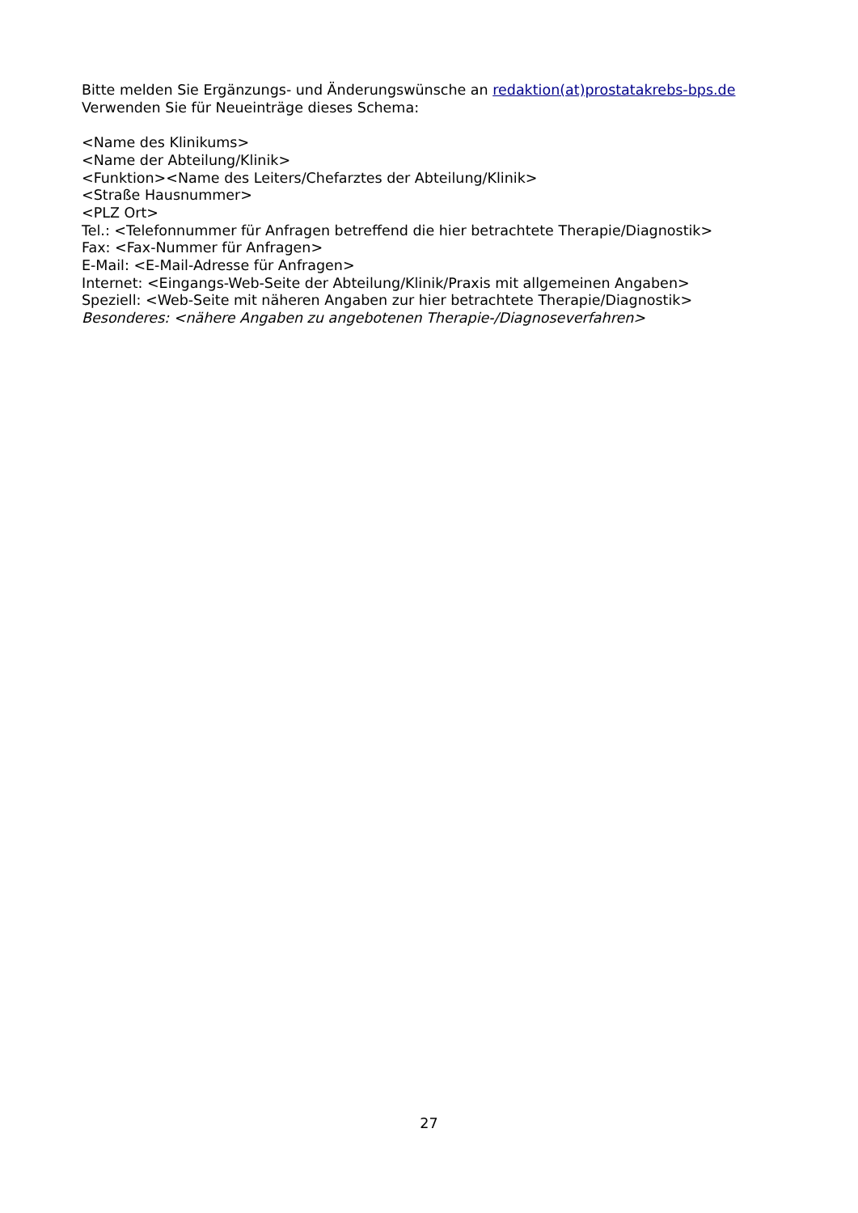Bitte melden Sie Ergänzungs- und Änderungswünsche an redaktion(at)prostatakrebs-bps.de
Verwenden Sie für Neueinträge dieses Schema:
<Name des Klinikums>
<Name der Abteilung/Klinik>
<Funktion><Name des Leiters/Chefarztes der Abteilung/Klinik>
<Straße Hausnummer>
<PLZ Ort>
Tel.: <Telefonnummer für Anfragen betreffend die hier betrachtete Therapie/Diagnostik>
Fax: <Fax-Nummer für Anfragen>
E-Mail: <E-Mail-Adresse für Anfragen>
Internet: <Eingangs-Web-Seite der Abteilung/Klinik/Praxis mit allgemeinen Angaben>
Speziell: <Web-Seite mit näheren Angaben zur hier betrachtete Therapie/Diagnostik>
Besonderes: <nähere Angaben zu angebotenen Therapie-/Diagnoseverfahren>
27